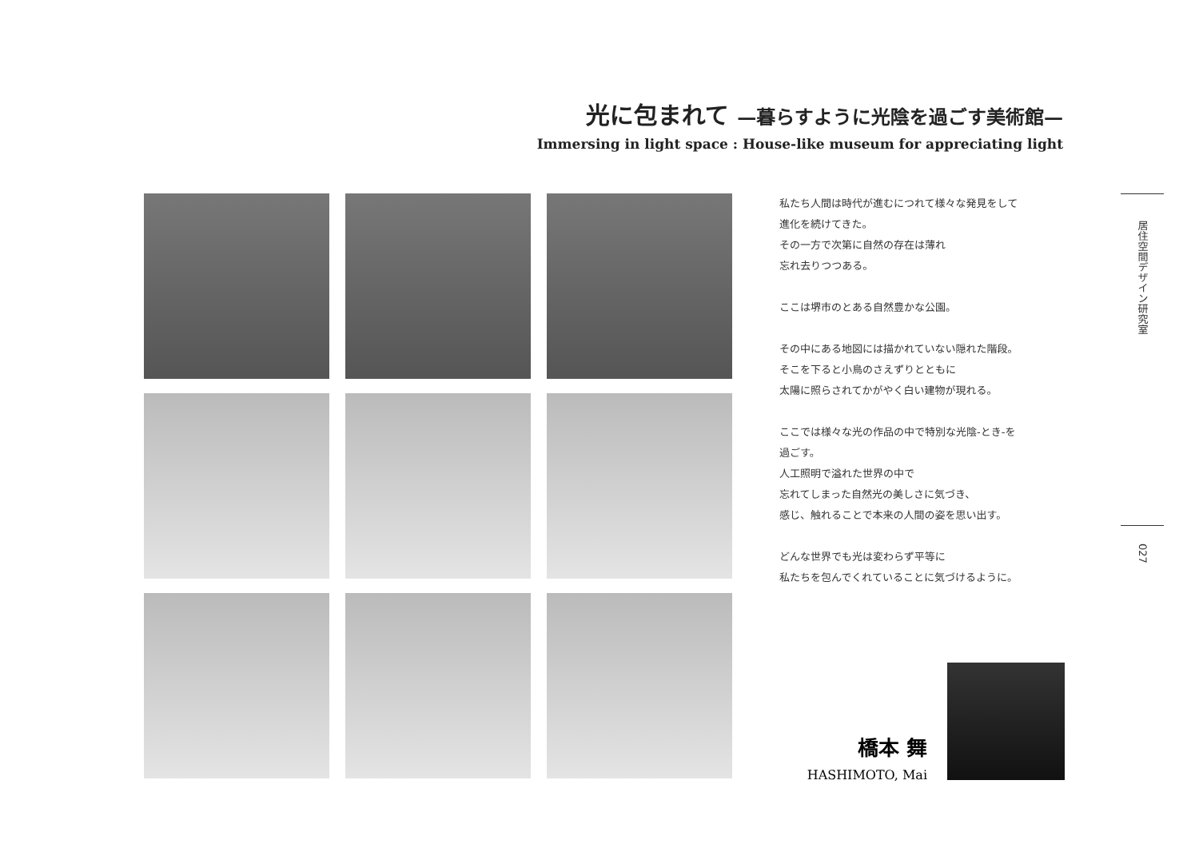光に包まれて —暮らすように光陰を過ごす美術館—
Immersing in light space : House-like museum for appreciating light
私たち人間は時代が進むにつれて様々な発見をして
進化を続けてきた。
その一方で次第に自然の存在は薄れ
忘れ去りつつある。
ここは堺市のとある自然豊かな公園。
その中にある地図には描かれていない隠れた階段。
そこを下ると小鳥のさえずりとともに
太陽に照らされてかがやく白い建物が現れる。
ここでは様々な光の作品の中で特別な光陰-とき-を
過ごす。
人工照明で溢れた世界の中で
忘れてしまった自然光の美しさに気づき、
感じ、触れることで本来の人間の姿を思い出す。
どんな世界でも光は変わらず平等に
私たちを包んでくれていることに気づけるように。
居住空間デザイン研究室
027
橋本 舞
HASHIMOTO, Mai